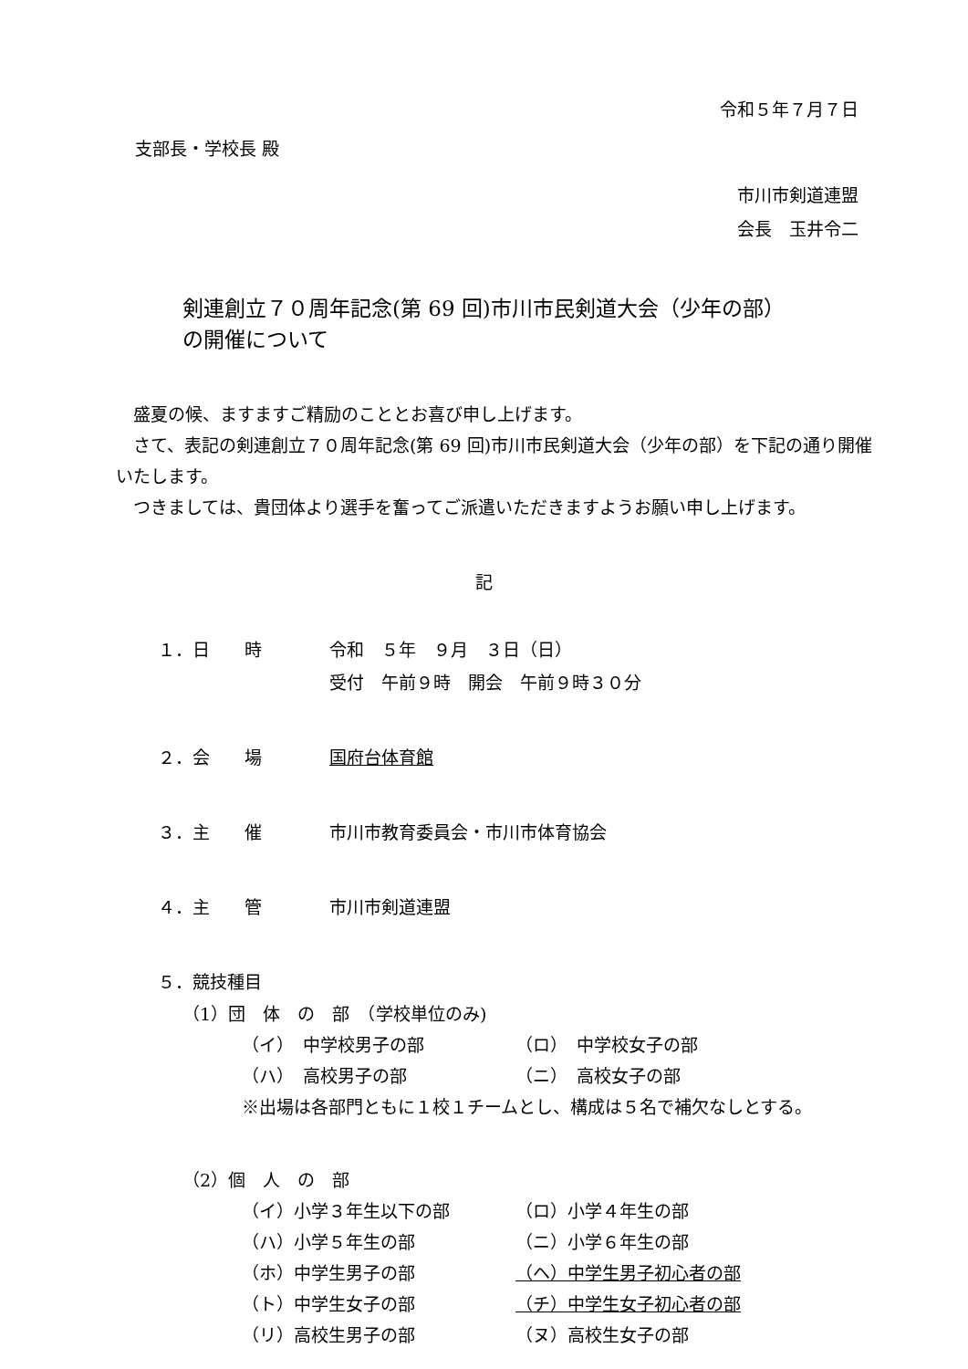令和５年７月７日
支部長・学校長 殿
市川市剣道連盟
会長　玉井令二
剣連創立７０周年記念(第 69 回)市川市民剣道大会（少年の部）
の開催について
　盛夏の候、ますますご精励のこととお喜び申し上げます。
　さて、表記の剣連創立７０周年記念(第 69 回)市川市民剣道大会（少年の部）を下記の通り開催いたします。
　つきましては、貴団体より選手を奮ってご派遣いただきますようお願い申し上げます。
記
１．日　　時 令和　５年　９月　３日（日）
受付　午前９時　開会　午前９時３０分
２．会　　場 国府台体育館
３．主　　催 市川市教育委員会・市川市体育協会
４．主　　管 市川市剣道連盟
５．競技種目
（1）団　体　の　部　（学校単位のみ)
（イ）　中学校男子の部 （ロ）　中学校女子の部
（ハ）　高校男子の部 （ニ）　高校女子の部
※出場は各部門ともに１校１チームとし、構成は５名で補欠なしとする。
（2）個　人　の　部
（イ）小学３年生以下の部 （ロ）小学４年生の部
（ハ）小学５年生の部 （ニ）小学６年生の部
（ホ）中学生男子の部 （ヘ）中学生男子初心者の部
（ト）中学生女子の部 （チ）中学生女子初心者の部
（リ）高校生男子の部 （ヌ）高校生女子の部